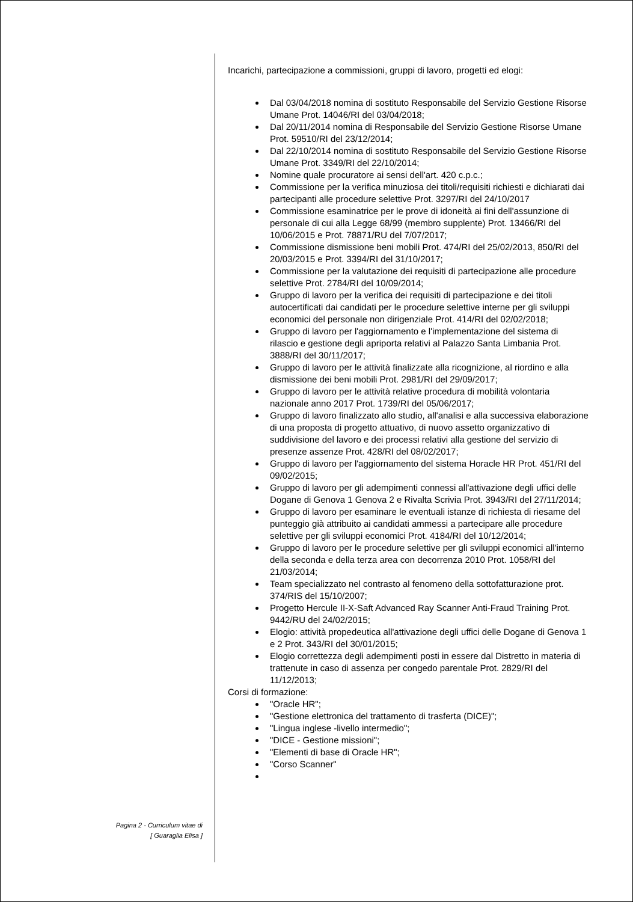Pagina 2 - Curriculum vitae di
[ Guaraglia Elisa ]
Incarichi, partecipazione a commissioni, gruppi di lavoro, progetti ed elogi:
Dal 03/04/2018 nomina di sostituto Responsabile del Servizio Gestione Risorse Umane Prot. 14046/RI del 03/04/2018;
Dal 20/11/2014 nomina di Responsabile del Servizio Gestione Risorse Umane Prot. 59510/RI del 23/12/2014;
Dal 22/10/2014 nomina di sostituto Responsabile del Servizio Gestione Risorse Umane Prot. 3349/RI del 22/10/2014;
Nomine quale procuratore ai sensi dell'art. 420 c.p.c.;
Commissione per la verifica minuziosa dei titoli/requisiti richiesti e dichiarati dai partecipanti alle procedure selettive Prot. 3297/RI del 24/10/2017
Commissione esaminatrice per le prove di idoneità ai fini dell'assunzione di personale di cui alla Legge 68/99 (membro supplente) Prot. 13466/RI del 10/06/2015 e Prot. 78871/RU del 7/07/2017;
Commissione dismissione beni mobili Prot. 474/RI del 25/02/2013, 850/RI del 20/03/2015 e Prot. 3394/RI del 31/10/2017;
Commissione per la valutazione dei requisiti di partecipazione alle procedure selettive Prot. 2784/RI del 10/09/2014;
Gruppo di lavoro per la verifica dei requisiti di partecipazione e dei titoli autocertificati dai candidati per le procedure selettive interne per gli sviluppi economici del personale non dirigenziale Prot. 414/RI del 02/02/2018;
Gruppo di lavoro per l'aggiornamento e l'implementazione del sistema di rilascio e gestione degli apriporta relativi al Palazzo Santa Limbania Prot. 3888/RI del 30/11/2017;
Gruppo di lavoro per le attività finalizzate alla ricognizione, al riordino e alla dismissione dei beni mobili Prot. 2981/RI del 29/09/2017;
Gruppo di lavoro per le attività relative procedura di mobilità volontaria nazionale anno 2017 Prot. 1739/RI del 05/06/2017;
Gruppo di lavoro finalizzato allo studio, all'analisi e alla successiva elaborazione di una proposta di progetto attuativo, di nuovo assetto organizzativo di suddivisione del lavoro e dei processi relativi alla gestione del servizio di presenze assenze Prot. 428/RI del 08/02/2017;
Gruppo di lavoro per l'aggiornamento del sistema Horacle HR Prot. 451/RI del 09/02/2015;
Gruppo di lavoro per gli adempimenti connessi all'attivazione degli uffici delle Dogane di Genova 1 Genova 2 e Rivalta Scrivia Prot. 3943/RI del 27/11/2014;
Gruppo di lavoro per esaminare le eventuali istanze di richiesta di riesame del punteggio già attribuito ai candidati ammessi a partecipare alle procedure selettive per gli sviluppi economici Prot. 4184/RI del 10/12/2014;
Gruppo di lavoro per le procedure selettive per gli sviluppi economici all'interno della seconda e della terza area con decorrenza 2010 Prot. 1058/RI del 21/03/2014;
Team specializzato nel contrasto al fenomeno della sottofatturazione prot. 374/RIS del 15/10/2007;
Progetto Hercule II-X-Saft Advanced Ray Scanner Anti-Fraud Training Prot. 9442/RU del 24/02/2015;
Elogio: attività propedeutica all'attivazione degli uffici delle Dogane di Genova 1 e 2 Prot. 343/RI del 30/01/2015;
Elogio correttezza degli adempimenti posti in essere dal Distretto in materia di trattenute in caso di assenza per congedo parentale Prot. 2829/RI del 11/12/2013;
Corsi di formazione:
"Oracle HR";
"Gestione elettronica del trattamento di trasferta (DICE)";
"Lingua inglese -livello intermedio";
"DICE - Gestione missioni";
"Elementi di base di Oracle HR";
"Corso Scanner"